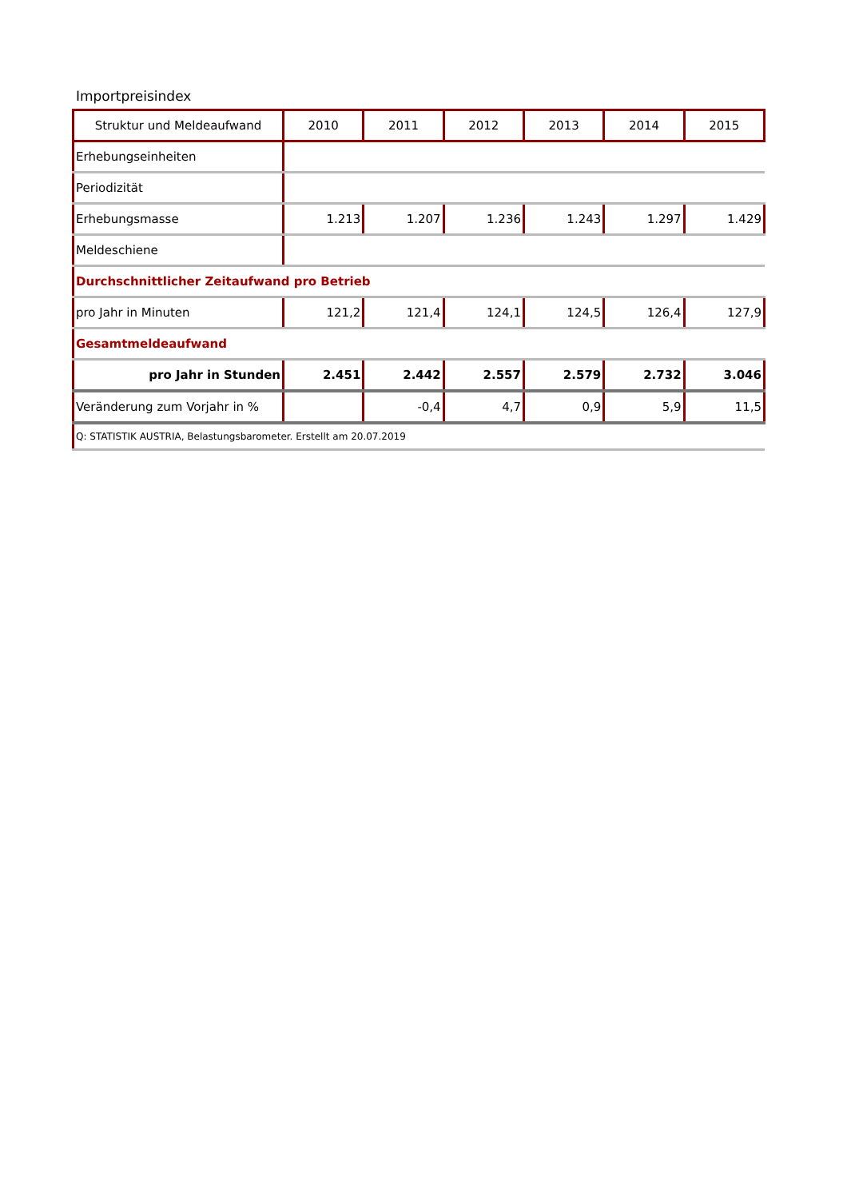Importpreisindex
| Struktur und Meldeaufwand | 2010 | 2011 | 2012 | 2013 | 2014 | 2015 |
| --- | --- | --- | --- | --- | --- | --- |
| Erhebungseinheiten | | | | | | |
| Periodizität | | | | | | |
| Erhebungsmasse | 1.213 | 1.207 | 1.236 | 1.243 | 1.297 | 1.429 |
| Meldeschiene | | | | | | |
| Durchschnittlicher Zeitaufwand pro Betrieb | | | | | | |
| pro Jahr in Minuten | 121,2 | 121,4 | 124,1 | 124,5 | 126,4 | 127,9 |
| Gesamtmeldeaufwand | | | | | | |
| pro Jahr in Stunden | 2.451 | 2.442 | 2.557 | 2.579 | 2.732 | 3.046 |
| Veränderung zum Vorjahr in % | | -0,4 | 4,7 | 0,9 | 5,9 | 11,5 |
| Q: STATISTIK AUSTRIA, Belastungsbarometer. Erstellt am 20.07.2019 | | | | | | |